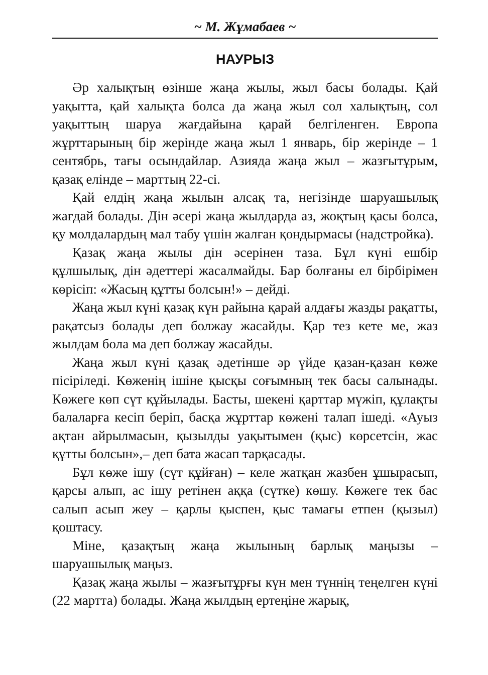~ М. Жұмабаев ~
НАУРЫЗ
Әр халықтың өзінше жаңа жылы, жыл басы болады. Қай уақытта, қай халықта болса да жаңа жыл сол халықтың, сол уақыттың шаруа жағдайына қарай белгіленген. Европа жұрттарының бір жерінде жаңа жыл 1 январь, бір жерінде – 1 сентябрь, тағы осындайлар. Азияда жаңа жыл – жазғытұрым, қазақ елінде – марттың 22-сі.
Қай елдің жаңа жылын алсақ та, негізінде шаруашылық жағдай болады. Дін әсері жаңа жылдарда аз, жоқтың қасы болса, қу молдалардың мал табу үшін жалған қондырмасы (надстройка).
Қазақ жаңа жылы дін әсерінен таза. Бұл күні ешбір құлшылық, дін әдеттері жасалмайды. Бар болғаны ел бірбірімен көрісіп: «Жасың құтты болсын!» – дейді.
Жаңа жыл күні қазақ күн райына қарай алдағы жазды рақатты, рақатсыз болады деп болжау жасайды. Қар тез кете ме, жаз жылдам бола ма деп болжау жасайды.
Жаңа жыл күні қазақ әдетінше әр үйде қазан-қазан көже пісіріледі. Көженің ішіне қысқы соғымның тек басы салынады. Көжеге көп сүт құйылады. Басты, шекені қарттар мүжіп, құлақты балаларға кесіп беріп, басқа жұрттар көжені талап ішеді. «Ауыз ақтан айрылмасын, қызылды уақытымен (қыс) көрсетсін, жас құтты болсын»,– деп бата жасап тарқасады.
Бұл көже ішу (сүт құйған) – келе жатқан жазбен ұшырасып, қарсы алып, ас ішу ретінен аққа (сүтке) көшу. Көжеге тек бас салып асып жеу – қарлы қыспен, қыс тамағы етпен (қызыл) қоштасу.
Міне, қазақтың жаңа жылының барлық маңызы – шаруашылық маңыз.
Қазақ жаңа жылы – жазғытұрғы күн мен түннің теңелген күні (22 мартта) болады. Жаңа жылдың ертеңіне жарық,